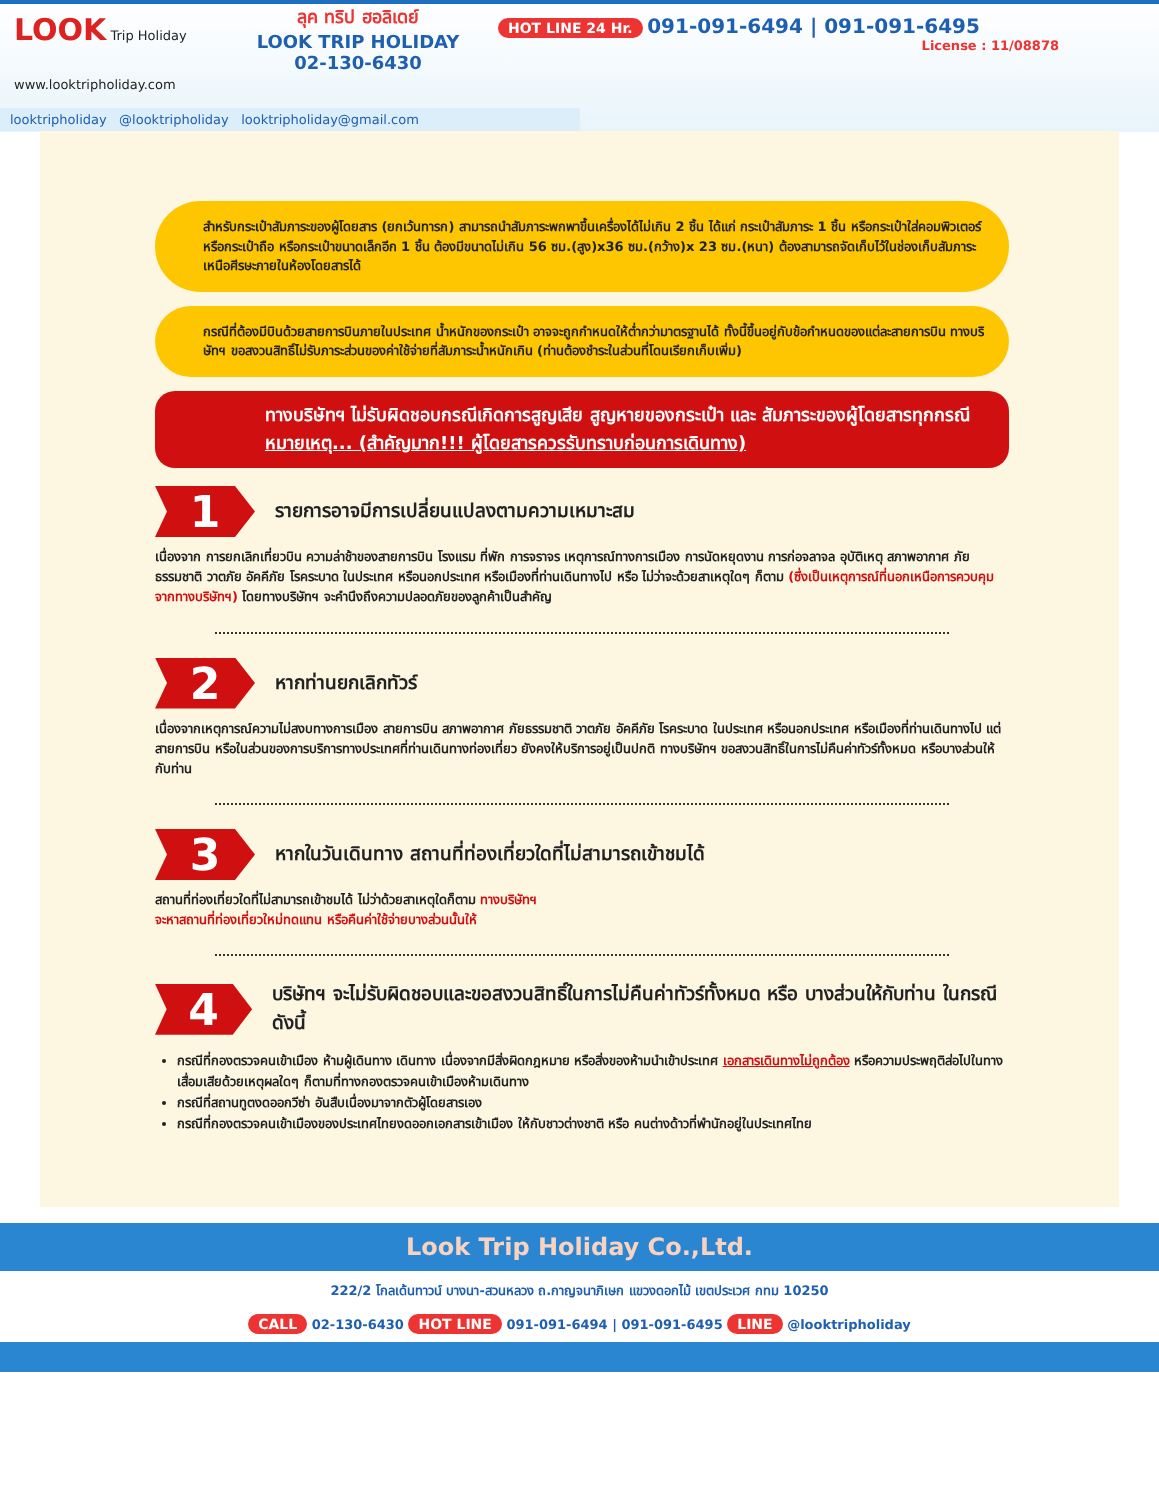LOOK Trip Holiday
www.looktripholiday.com
ลุค ทริป ฮอลิเดย์
LOOK TRIP HOLIDAY
02-130-6430
HOT LINE 24 Hr. 091-091-6494 | 091-091-6495
License : 11/08878
looktripholiday @looktripholiday looktripholiday@gmail.com
สำหรับกระเป๋าสัมภาระของผู้โดยสาร (ยกเว้นทารก) สามารถนำสัมภาระพกพาขึ้นเครื่องได้ไม่เกิน 2 ชิ้น ได้แก่ กระเป๋าสัมภาระ 1 ชิ้น หรือกระเป๋าใส่คอมพิวเตอร์ หรือกระเป๋าถือ หรือกระเป๋าขนาดเล็กอีก 1 ชิ้น ต้องมีขนาดไม่เกิน 56 ซม.(สูง)x36 ซม.(กว้าง)x 23 ซม.(หนา) ต้องสามารถจัดเก็บไว้ในช่องเก็บสัมภาระเหนือศีรษะภายในห้องโดยสารได้
กรณีที่ต้องมีบินด้วยสายการบินภายในประเทศ น้ำหนักของกระเป๋า อาจจะถูกกำหนดให้ต่ำกว่ามาตรฐานได้ ทั้งนี้ขึ้นอยู่กับข้อกำหนดของแต่ละสายการบิน ทางบริษัทฯ ขอสงวนสิทธิ์ไม่รับภาระส่วนของค่าใช้จ่ายที่สัมภาระน้ำหนักเกิน (ท่านต้องชำระในส่วนที่โดนเรียกเก็บเพิ่ม)
ทางบริษัทฯ ไม่รับผิดชอบกรณีเกิดการสูญเสีย สูญหายของกระเป๋า และ สัมภาระของผู้โดยสารทุกกรณี
หมายเหตุ... (สำคัญมาก!!! ผู้โดยสารควรรับทราบก่อนการเดินทาง)
1
รายการอาจมีการเปลี่ยนแปลงตามความเหมาะสม
เนื่องจาก การยกเลิกเที่ยวบิน ความล่าช้าของสายการบิน โรงแรม ที่พัก การจราจร เหตุการณ์ทางการเมือง การนัดหยุดงาน การก่อจลาจล อุบัติเหตุ สภาพอากาศ ภัยธรรมชาติ วาตภัย อัคคีภัย โรคระบาด ในประเทศ หรือนอกประเทศ หรือเมืองที่ท่านเดินทางไป หรือ ไม่ว่าจะด้วยสาเหตุใดๆ ก็ตาม (ซึ่งเป็นเหตุการณ์ที่นอกเหนือการควบคุมจากทางบริษัทฯ) โดยทางบริษัทฯ จะคำนึงถึงความปลอดภัยของลูกค้าเป็นสำคัญ
2
หากท่านยกเลิกทัวร์
เนื่องจากเหตุการณ์ความไม่สงบทางการเมือง สายการบิน สภาพอากาศ ภัยธรรมชาติ วาตภัย อัคคีภัย โรคระบาด ในประเทศ หรือนอกประเทศ หรือเมืองที่ท่านเดินทางไป แต่สายการบิน หรือในส่วนของการบริการทางประเทศที่ท่านเดินทางท่องเที่ยว ยังคงให้บริการอยู่เป็นปกติ ทางบริษัทฯ ขอสงวนสิทธิ์ในการไม่คืนค่าทัวร์ทั้งหมด หรือบางส่วนให้กับท่าน
3
หากในวันเดินทาง สถานที่ท่องเที่ยวใดที่ไม่สามารถเข้าชมได้
สถานที่ท่องเที่ยวใดที่ไม่สามารถเข้าชมได้ ไม่ว่าด้วยสาเหตุใดก็ตาม ทางบริษัทฯ
จะหาสถานที่ท่องเที่ยวใหม่ทดแทน หรือคืนค่าใช้จ่ายบางส่วนนั้นให้
4
บริษัทฯ จะไม่รับผิดชอบและขอสงวนสิทธิ์ในการไม่คืนค่าทัวร์ทั้งหมด หรือ บางส่วนให้กับท่าน ในกรณีดังนี้
กรณีที่กองตรวจคนเข้าเมือง ห้ามผู้เดินทาง เดินทาง เนื่องจากมีสิ่งผิดกฎหมาย หรือสิ่งของห้ามนำเข้าประเทศ เอกสารเดินทางไม่ถูกต้อง หรือความประพฤติส่อไปในทางเสื่อมเสียด้วยเหตุผลใดๆ ก็ตามที่ทางกองตรวจคนเข้าเมืองห้ามเดินทาง
กรณีที่สถานทูตงดออกวีซ่า อันสืบเนื่องมาจากตัวผู้โดยสารเอง
กรณีที่กองตรวจคนเข้าเมืองของประเทศไทยงดออกเอกสารเข้าเมือง ให้กับชาวต่างชาติ หรือ คนต่างด้าวที่พำนักอยู่ในประเทศไทย
Look Trip Holiday Co.,Ltd.
222/2 โกลเด้นทาวน์ บางนา-สวนหลวง ถ.กาญจนาภิเษก แขวงดอกไม้ เขตประเวศ กทม 10250
CALL 02-130-6430 HOT LINE 091-091-6494 | 091-091-6495 LINE @looktripholiday